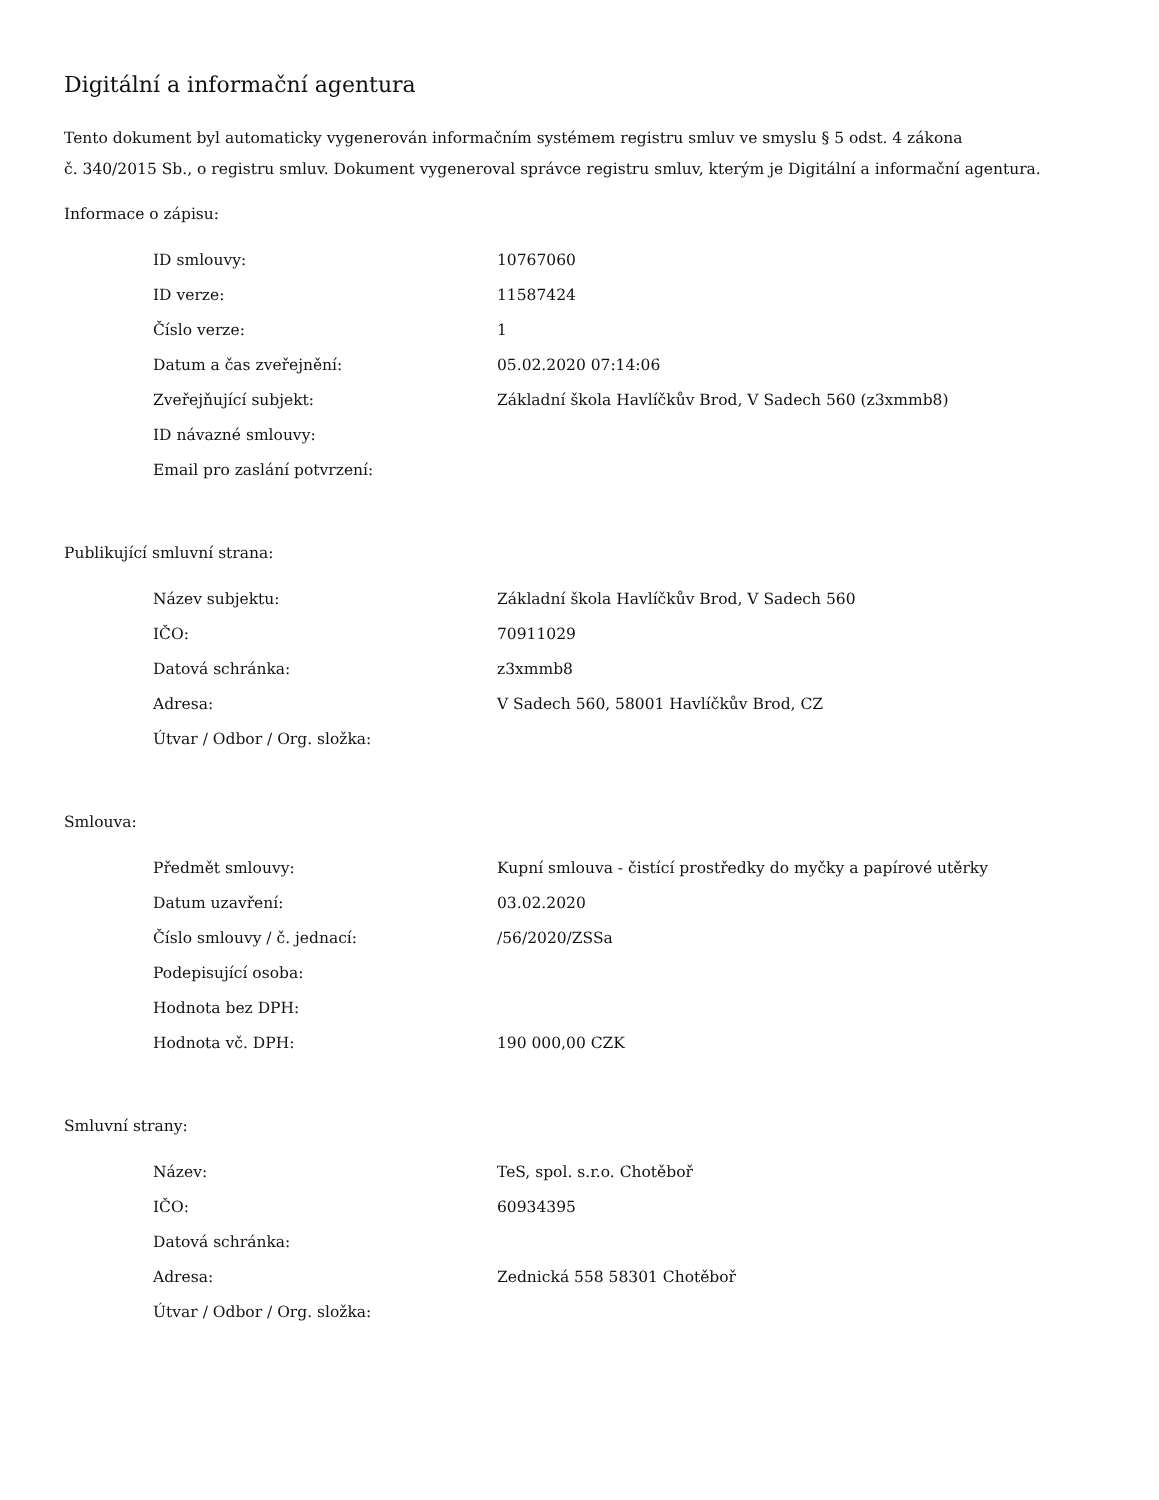Digitální a informační agentura
Tento dokument byl automaticky vygenerován informačním systémem registru smluv ve smyslu § 5 odst. 4 zákona
č. 340/2015 Sb., o registru smluv. Dokument vygeneroval správce registru smluv, kterým je Digitální a informační agentura.
Informace o zápisu:
| ID smlouvy: | 10767060 |
| ID verze: | 11587424 |
| Číslo verze: | 1 |
| Datum a čas zveřejnění: | 05.02.2020 07:14:06 |
| Zveřejňující subjekt: | Základní škola Havlíčkův Brod, V Sadech 560 (z3xmmb8) |
| ID návazné smlouvy: | |
| Email pro zaslání potvrzení: | |
Publikující smluvní strana:
| Název subjektu: | Základní škola Havlíčkův Brod, V Sadech 560 |
| IČO: | 70911029 |
| Datová schránka: | z3xmmb8 |
| Adresa: | V Sadech 560, 58001 Havlíčkův Brod, CZ |
| Útvar / Odbor / Org. složka: | |
Smlouva:
| Předmět smlouvy: | Kupní smlouva - čistící prostředky do myčky a papírové utěrky |
| Datum uzavření: | 03.02.2020 |
| Číslo smlouvy / č. jednací: | /56/2020/ZSSa |
| Podepisující osoba: | |
| Hodnota bez DPH: | |
| Hodnota vč. DPH: | 190 000,00 CZK |
Smluvní strany:
| Název: | TeS, spol. s.r.o. Chotěboř |
| IČO: | 60934395 |
| Datová schránka: | |
| Adresa: | Zednická 558 58301 Chotěboř |
| Útvar / Odbor / Org. složka: | |